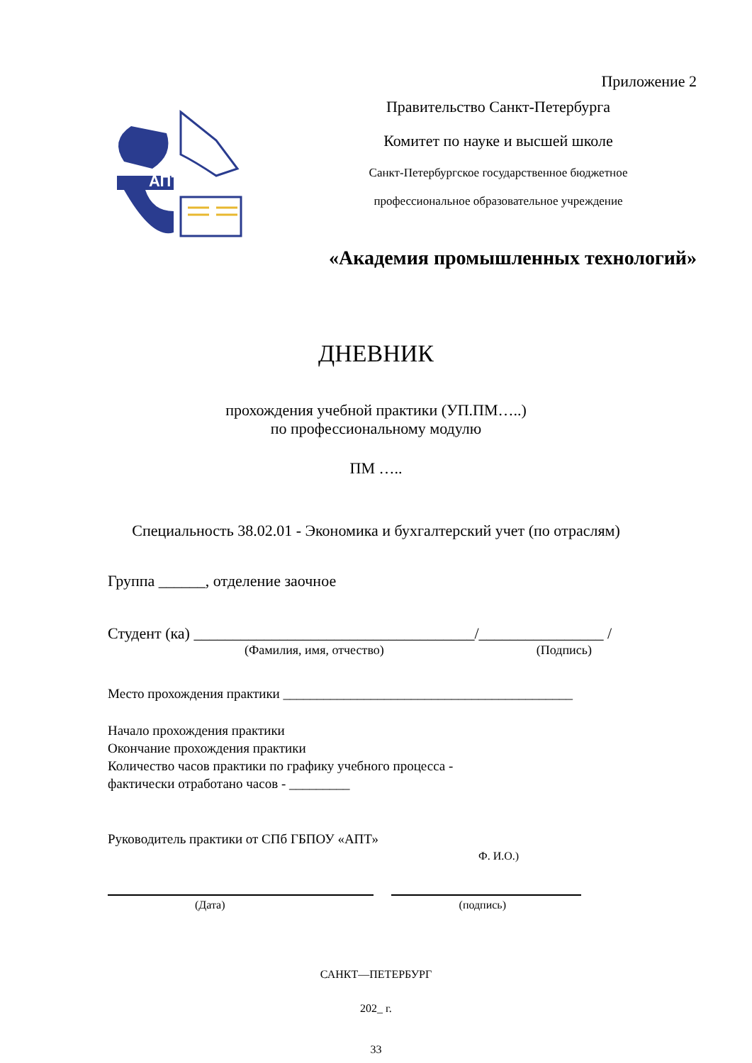Приложение 2
АПТ
Правительство Санкт-Петербурга
Комитет по науке и высшей школе
Санкт-Петербургское государственное бюджетное
профессиональное образовательное учреждение
«Академия промышленных технологий»
ДНЕВНИК
прохождения учебной практики (УП.ПМ…..)
по профессиональному модулю
ПМ …..
Специальность 38.02.01 - Экономика и бухгалтерский учет (по отраслям)
Группа ______, отделение заочное
Студент (ка) ____________________________________/________________ /
(Фамилия, имя, отчество) (Подпись)
Место прохождения практики ___________________________________________
Начало прохождения практики
Окончание прохождения практики
Количество часов практики по графику учебного процесса -
фактически отработано часов - _________
Руководитель практики от СПб ГБПОУ «АПТ»
Ф. И.О.)
(Дата) (подпись)
САНКТ—ПЕТЕРБУРГ
202_ г.
33